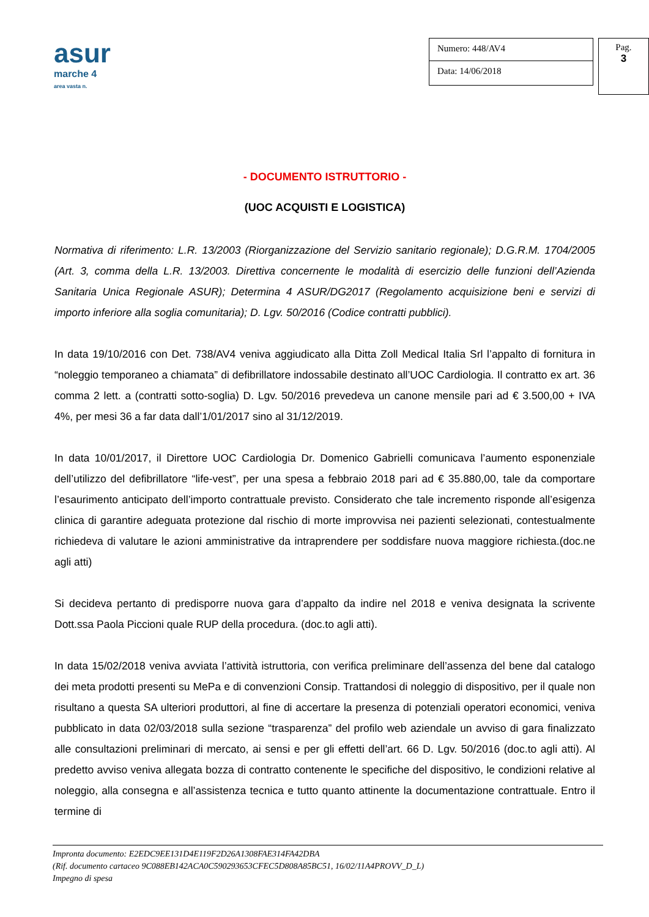asur
marche 4
area vasta n.
Numero: 448/AV4
Data: 14/06/2018
Pag.
3
- DOCUMENTO ISTRUTTORIO -
(UOC ACQUISTI E LOGISTICA)
Normativa di riferimento: L.R. 13/2003 (Riorganizzazione del Servizio sanitario regionale); D.G.R.M. 1704/2005 (Art. 3, comma della L.R. 13/2003. Direttiva concernente le modalità di esercizio delle funzioni dell’Azienda Sanitaria Unica Regionale ASUR); Determina 4 ASUR/DG2017 (Regolamento acquisizione beni e servizi di importo inferiore alla soglia comunitaria); D. Lgv. 50/2016 (Codice contratti pubblici).
In data 19/10/2016 con Det. 738/AV4 veniva aggiudicato alla Ditta Zoll Medical Italia Srl l’appalto di fornitura in “noleggio temporaneo a chiamata” di defibrillatore indossabile destinato all’UOC Cardiologia. Il contratto ex art. 36 comma 2 lett. a (contratti sotto-soglia) D. Lgv. 50/2016 prevedeva un canone mensile pari ad € 3.500,00 + IVA 4%, per mesi 36 a far data dall’1/01/2017 sino al 31/12/2019.
In data 10/01/2017, il Direttore UOC Cardiologia Dr. Domenico Gabrielli comunicava l’aumento esponenziale dell’utilizzo del defibrillatore “life-vest”, per una spesa a febbraio 2018 pari ad € 35.880,00, tale da comportare l’esaurimento anticipato dell’importo contrattuale previsto. Considerato che tale incremento risponde all’esigenza clinica di garantire adeguata protezione dal rischio di morte improvvisa nei pazienti selezionati, contestualmente richiedeva di valutare le azioni amministrative da intraprendere per soddisfare nuova maggiore richiesta.(doc.ne agli atti)
Si decideva pertanto di predisporre nuova gara d’appalto da indire nel 2018 e veniva designata la scrivente Dott.ssa Paola Piccioni quale RUP della procedura. (doc.to agli atti).
In data 15/02/2018 veniva avviata l’attività istruttoria, con verifica preliminare dell’assenza del bene dal catalogo dei meta prodotti presenti su MePa e di convenzioni Consip. Trattandosi di noleggio di dispositivo, per il quale non risultano a questa SA ulteriori produttori, al fine di accertare la presenza di potenziali operatori economici, veniva pubblicato in data 02/03/2018 sulla sezione “trasparenza” del profilo web aziendale un avviso di gara finalizzato alle consultazioni preliminari di mercato, ai sensi e per gli effetti dell’art. 66 D. Lgv. 50/2016 (doc.to agli atti). Al predetto avviso veniva allegata bozza di contratto contenente le specifiche del dispositivo, le condizioni relative al noleggio, alla consegna e all’assistenza tecnica e tutto quanto attinente la documentazione contrattuale. Entro il termine di
Impronta documento: E2EDC9EE131D4E119F2D26A1308FAE314FA42DBA
(Rif. documento cartaceo 9C088EB142ACA0C590293653CFEC5D808A85BC51, 16/02/11A4PROVV_D_L)
Impegno di spesa